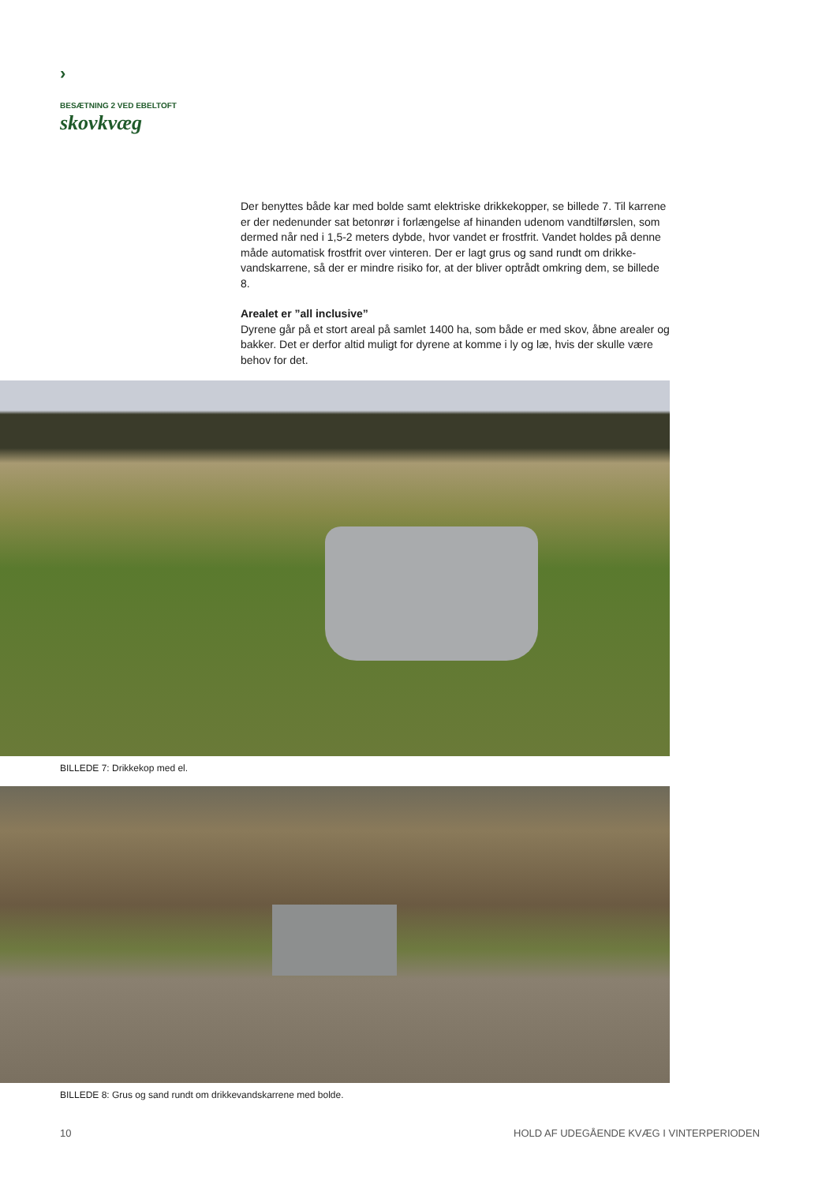›
BESÆTNING 2 VED EBELTOFT
skovkvæg
Der benyttes både kar med bolde samt elektriske drikkekopper, se billede 7. Til karrene er der nedenunder sat betonrør i forlængelse af hinanden udenom vandtilførslen, som dermed når ned i 1,5-2 meters dybde, hvor vandet er frostfrit. Vandet holdes på denne måde automatisk frostfrit over vinteren. Der er lagt grus og sand rundt om drikke­vandskarrene, så der er mindre risiko for, at der bliver optrådt omkring dem, se billede 8.
Arealet er ”all inclusive”
Dyrene går på et stort areal på samlet 1400 ha, som både er med skov, åbne arealer og bakker. Det er derfor altid muligt for dyrene at komme i ly og læ, hvis der skulle være behov for det.
BILLEDE 7: Drikkekop med el.
BILLEDE 8: Grus og sand rundt om drikkevandskarrene med bolde.
10
HOLD AF UDEGÅENDE KVÆG I VINTERPERIODEN